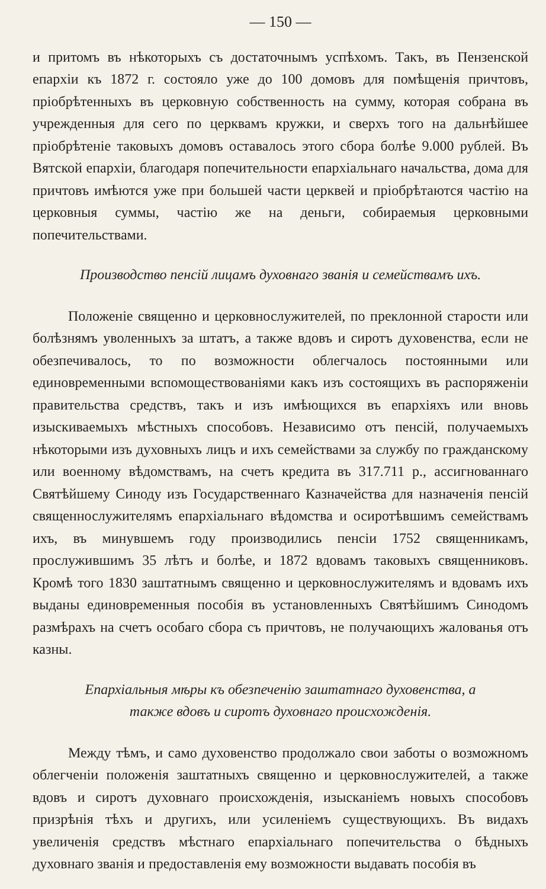— 150 —
и притомъ въ нѣкоторыхъ съ достаточнымъ успѣхомъ. Такъ, въ Пензенской епархіи къ 1872 г. состояло уже до 100 домовъ для помѣщенія причтовъ, пріобрѣтенныхъ въ церковную собственность на сумму, которая собрана въ учрежденныя для сего по церквамъ кружки, и сверхъ того на дальнѣйшее пріобрѣтеніе таковыхъ домовъ оставалось этого сбора болѣе 9.000 рублей. Въ Вятской епархіи, благодаря попечительности епархіальнаго начальства, дома для причтовъ имѣются уже при большей части церквей и пріобрѣтаются частію на церковныя суммы, частію же на деньги, собираемыя церковными попечительствами.
Производство пенсій лицамъ духовнаго званія и семействамъ ихъ.
Положеніе священно и церковнослужителей, по преклонной старости или болѣзнямъ уволенныхъ за штатъ, а также вдовъ и сиротъ духовенства, если не обезпечивалось, то по возможности облегчалось постоянными или единовременными вспомоществованіями какъ изъ состоящихъ въ распоряженіи правительства средствъ, такъ и изъ имѣющихся въ епархіяхъ или вновь изыскиваемыхъ мѣстныхъ способовъ. Независимо отъ пенсій, получаемыхъ нѣкоторыми изъ духовныхъ лицъ и ихъ семействами за службу по гражданскому или военному вѣдомствамъ, на счетъ кредита въ 317.711 р., ассигнованнаго Святѣйшему Синоду изъ Государственнаго Казначейства для назначенія пенсій священнослужителямъ епархіальнаго вѣдомства и осиротѣвшимъ семействамъ ихъ, въ минувшемъ году производились пенсіи 1752 священникамъ, прослужившимъ 35 лѣтъ и болѣе, и 1872 вдовамъ таковыхъ священниковъ. Кромѣ того 1830 заштатнымъ священно и церковнослужителямъ и вдовамъ ихъ выданы единовременныя пособія въ установленныхъ Святѣйшимъ Синодомъ размѣрахъ на счетъ особаго сбора съ причтовъ, не получающихъ жалованья отъ казны.
Епархіальныя мѣры къ обезпеченію заштатнаго духовенства, а
также вдовъ и сиротъ духовнаго происхожденія.
Между тѣмъ, и само духовенство продолжало свои заботы о возможномъ облегченіи положенія заштатныхъ священно и церковнослужителей, а также вдовъ и сиротъ духовнаго происхожденія, изысканіемъ новыхъ способовъ призрѣнія тѣхъ и другихъ, или усиленіемъ существующихъ. Въ видахъ увеличенія средствъ мѣстнаго епархіальнаго попечительства о бѣдныхъ духовнаго званія и предоставленія ему возможности выдавать пособія въ